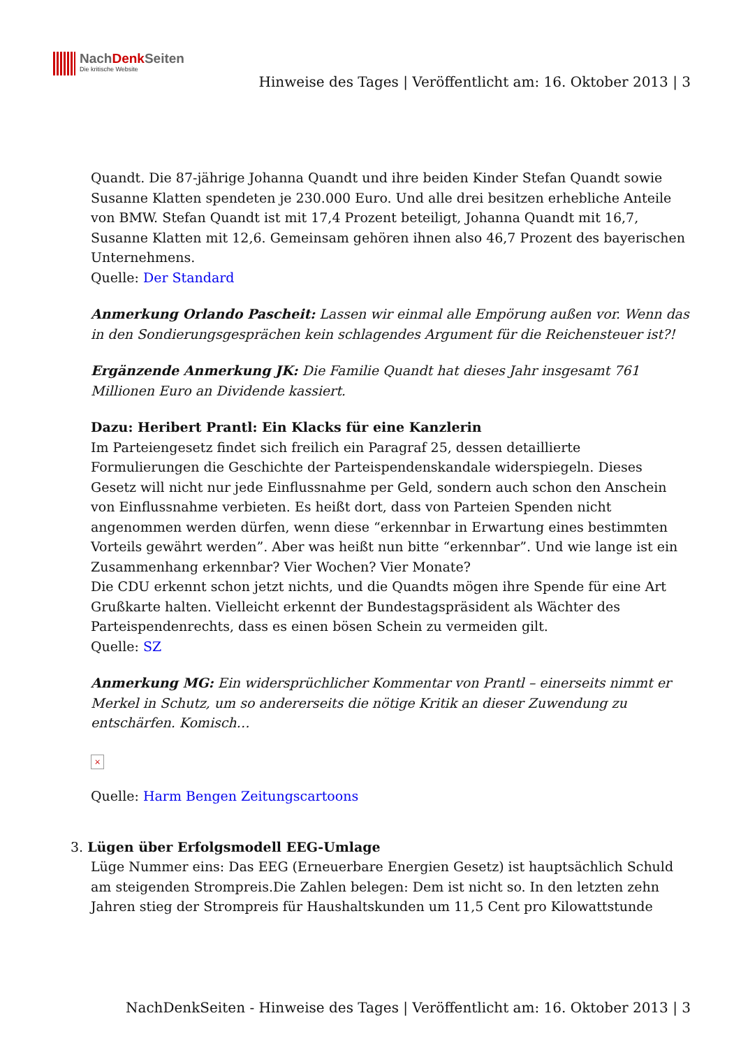NachDenk Seiten
Die kritische Website
Hinweise des Tages | Veröffentlicht am: 16. Oktober 2013 | 3
Quandt. Die 87-jährige Johanna Quandt und ihre beiden Kinder Stefan Quandt sowie Susanne Klatten spendeten je 230.000 Euro. Und alle drei besitzen erhebliche Anteile von BMW. Stefan Quandt ist mit 17,4 Prozent beteiligt, Johanna Quandt mit 16,7, Susanne Klatten mit 12,6. Gemeinsam gehören ihnen also 46,7 Prozent des bayerischen Unternehmens.
Quelle: Der Standard
Anmerkung Orlando Pascheit: Lassen wir einmal alle Empörung außen vor. Wenn das in den Sondierungsgesprächen kein schlagendes Argument für die Reichensteuer ist?!
Ergänzende Anmerkung JK: Die Familie Quandt hat dieses Jahr insgesamt 761 Millionen Euro an Dividende kassiert.
Dazu: Heribert Prantl: Ein Klacks für eine Kanzlerin
Im Parteiengesetz findet sich freilich ein Paragraf 25, dessen detaillierte Formulierungen die Geschichte der Parteispendenskandale widerspiegeln. Dieses Gesetz will nicht nur jede Einflussnahme per Geld, sondern auch schon den Anschein von Einflussnahme verbieten. Es heißt dort, dass von Parteien Spenden nicht angenommen werden dürfen, wenn diese “erkennbar in Erwartung eines bestimmten Vorteils gewährt werden”. Aber was heißt nun bitte “erkennbar”. Und wie lange ist ein Zusammenhang erkennbar? Vier Wochen? Vier Monate?
Die CDU erkennt schon jetzt nichts, und die Quandts mögen ihre Spende für eine Art Grußkarte halten. Vielleicht erkennt der Bundestagspräsident als Wächter des Parteispendenrechts, dass es einen bösen Schein zu vermeiden gilt.
Quelle: SZ
Anmerkung MG: Ein widersprüchlicher Kommentar von Prantl – einerseits nimmt er Merkel in Schutz, um so andererseits die nötige Kritik an dieser Zuwendung zu entschärfen. Komisch…
×
Quelle: Harm Bengen Zeitungscartoons
3. Lügen über Erfolgsmodell EEG-Umlage
Lüge Nummer eins: Das EEG (Erneuerbare Energien Gesetz) ist hauptsächlich Schuld am steigenden Strompreis.Die Zahlen belegen: Dem ist nicht so. In den letzten zehn Jahren stieg der Strompreis für Haushaltskunden um 11,5 Cent pro Kilowattstunde
NachDenkSeiten - Hinweise des Tages | Veröffentlicht am: 16. Oktober 2013 | 3